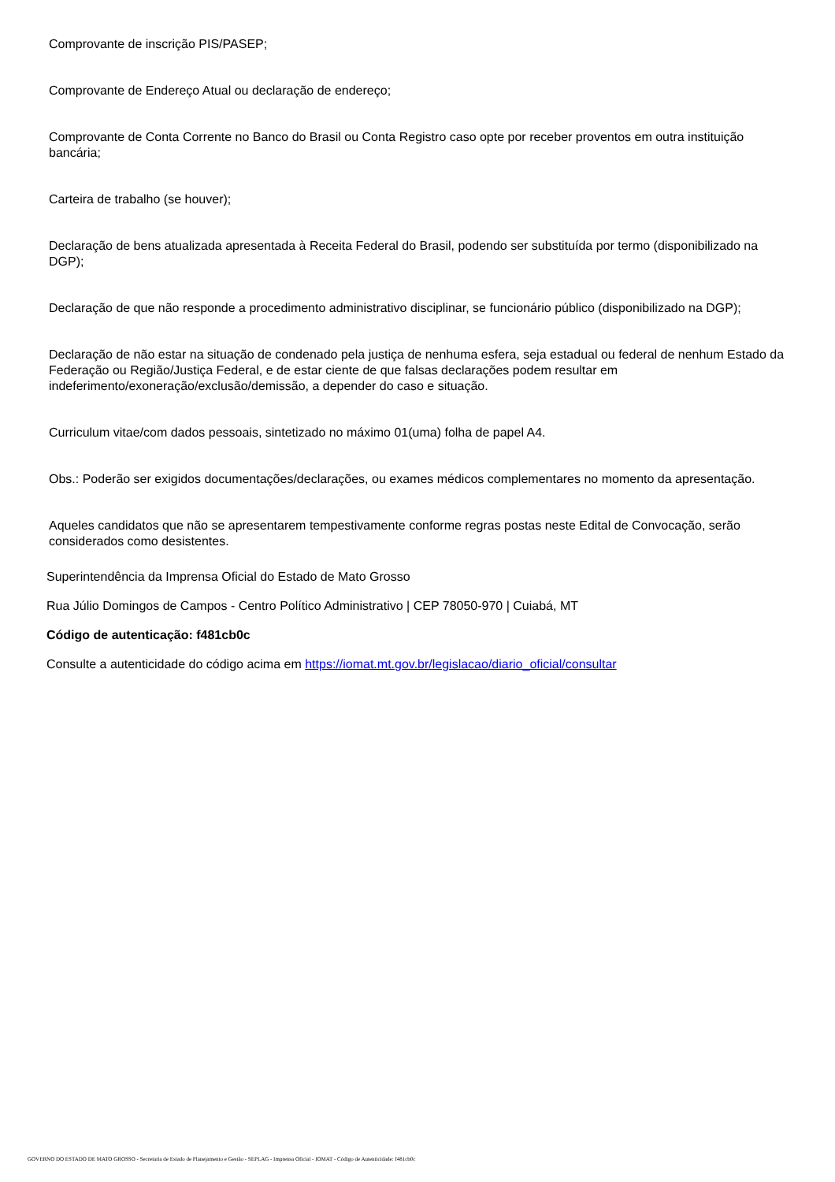Comprovante de inscrição PIS/PASEP;
Comprovante de Endereço Atual ou declaração de endereço;
Comprovante de Conta Corrente no Banco do Brasil ou Conta Registro caso opte por receber proventos em outra instituição bancária;
Carteira de trabalho (se houver);
Declaração de bens atualizada apresentada à Receita Federal do Brasil, podendo ser substituída por termo (disponibilizado na DGP);
Declaração de que não responde a procedimento administrativo disciplinar, se funcionário público (disponibilizado na DGP);
Declaração de não estar na situação de condenado pela justiça de nenhuma esfera, seja estadual ou federal de nenhum Estado da Federação ou Região/Justiça Federal, e de estar ciente de que falsas declarações podem resultar em indeferimento/exoneração/exclusão/demissão, a depender do caso e situação.
Curriculum vitae/com dados pessoais, sintetizado no máximo 01(uma) folha de papel A4.
Obs.: Poderão ser exigidos documentações/declarações, ou exames médicos complementares no momento da apresentação.
Aqueles candidatos que não se apresentarem tempestivamente conforme regras postas neste Edital de Convocação, serão considerados como desistentes.
Superintendência da Imprensa Oficial do Estado de Mato Grosso
Rua Júlio Domingos de Campos - Centro Político Administrativo | CEP 78050-970 | Cuiabá, MT
Código de autenticação: f481cb0c
Consulte a autenticidade do código acima em https://iomat.mt.gov.br/legislacao/diario_oficial/consultar
GOVERNO DO ESTADO DE MATO GROSSO - Secretaria de Estado de Planejamento e Gestão - SEPLAG - Imprensa Oficial - IOMAT - Código de Autenticidade: f481cb0c